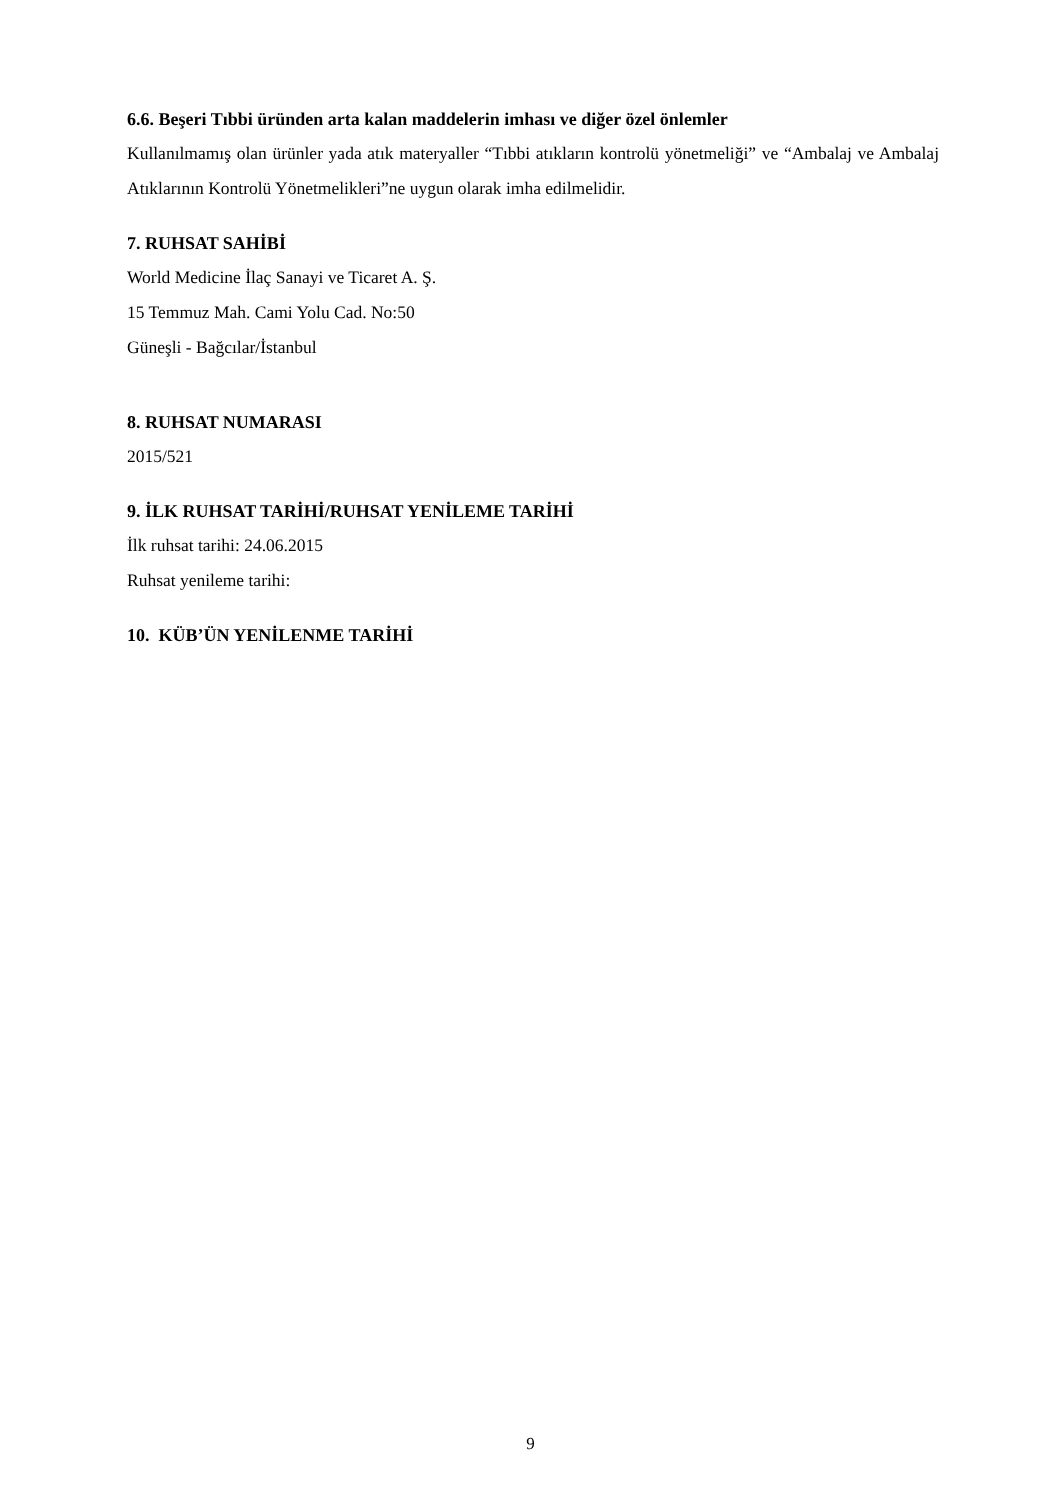6.6. Beşeri Tıbbi üründen arta kalan maddelerin imhası ve diğer özel önlemler
Kullanılmamış olan ürünler yada atık materyaller “Tıbbi atıkların kontrolü yönetmeliği” ve “Ambalaj ve Ambalaj Atıklarının Kontrolü Yönetmelikleri”ne uygun olarak imha edilmelidir.
7. RUHSAT SAHİBİ
World Medicine İlaç Sanayi ve Ticaret A. Ş.
15 Temmuz Mah. Cami Yolu Cad. No:50
Güneşli - Bağcılar/İstanbul
8. RUHSAT NUMARASI
2015/521
9. İLK RUHSAT TARİHİ/RUHSAT YENİLEME TARİHİ
İlk ruhsat tarihi: 24.06.2015
Ruhsat yenileme tarihi:
10. KÜB’ÜN YENİLENME TARİHİ
9